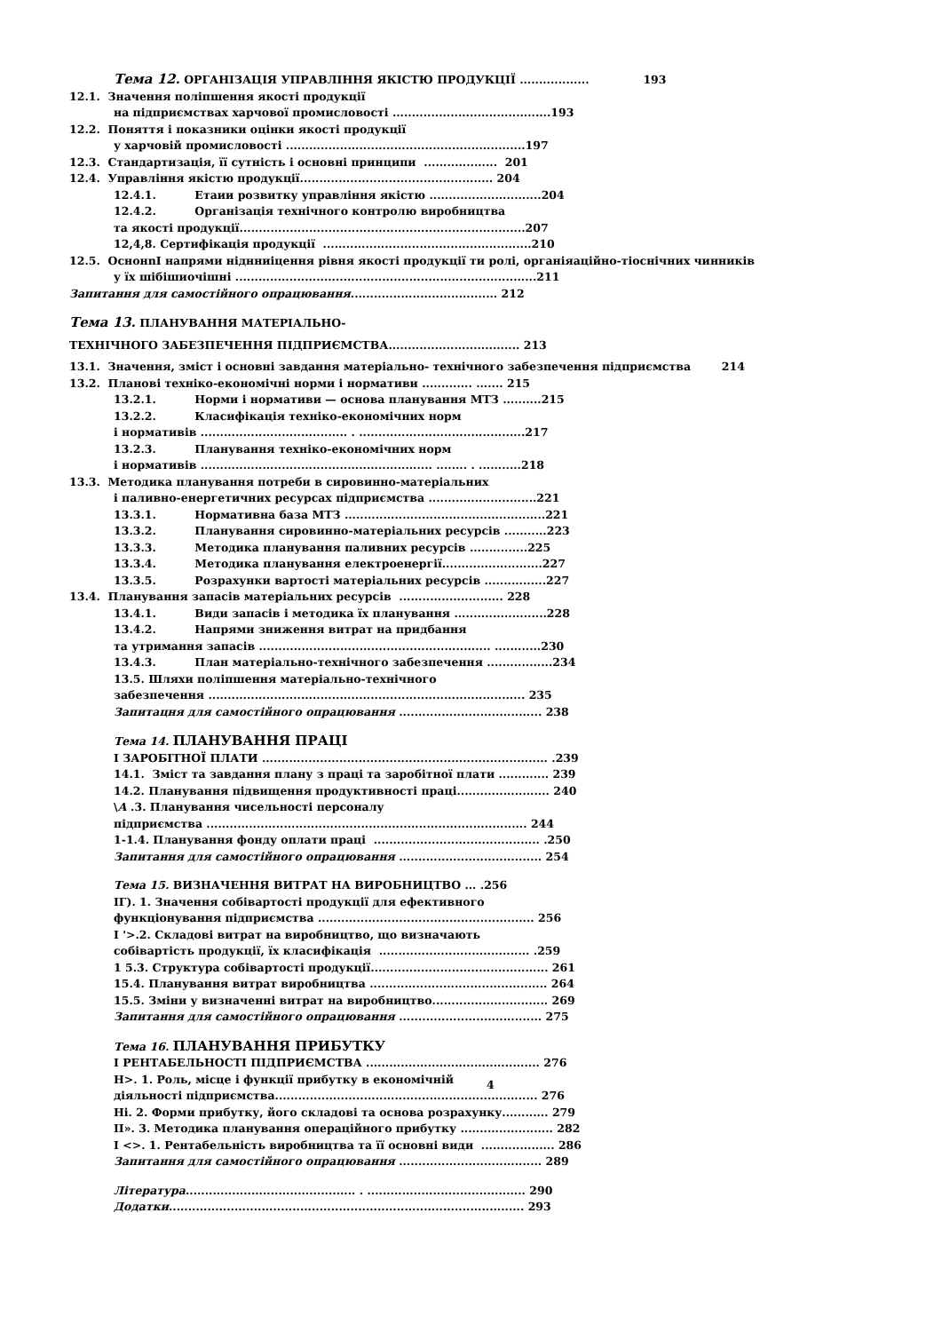Тема 12. ОРГАНІЗАЦІЯ УПРАВЛІННЯ ЯКІСТЮ ПРОДУКЦІЇ .................. 193
12.1. Значення поліпшення якості продукції
на підприємствах харчової промисловості .........................................193
12.2. Поняття і показники оцінки якості продукції
у харчовій промисловості ..............................................................197
12.3. Стандартизація, її сутність і основні принципи ................... 201
12.4. Управління якістю продукції.................................................. 204
12.4.1. Етаии розвитку управління якістю .............................204
12.4.2. Організація технічного контролю виробництва
та якості продукції..........................................................................207
12,4,8. Сертифікація продукції ......................................................210
12.5. ОснонnІ напрями ніднниіцення рівня якості продукції ти ролі, органіяаційно-тіоснічних чинників
у їх шібішиочішні ..............................................................................211
Запитання для самостійного опрацювання...................................... 212
Тема 13. ПЛАНУВАННЯ МАТЕРІАЛЬНО-
ТЕХНІЧНОГО ЗАБЕЗПЕЧЕННЯ ПІДПРИЄМСТВА.................................. 213
13.1. Значення, зміст і основні завдання матеріально- технічного забезпечення підприємства 214
13.2. Планові техніко-економічні норми і нормативи ............. ....... 215
13.2.1. Норми і нормативи — основа планування МТЗ ..........215
13.2.2. Класифікація техніко-економічних норм
і нормативів ...................................... . ...........................................217
13.2.3. Планування техніко-економічних норм
і нормативів ............................................................ ........ . ...........218
13.3. Методика планування потреби в сировинно-матеріальних
і паливно-енергетичних ресурсах підприємства ............................221
13.3.1. Нормативна база МТЗ ....................................................221
13.3.2. Планування сировинно-матеріальних ресурсів ...........223
13.3.3. Методика планування паливних ресурсів ...............225
13.3.4. Методика планування електроенергії..........................227
13.3.5. Розрахунки вартості матеріальних ресурсів ................227
13.4. Планування запасів матеріальних ресурсів ........................... 228
13.4.1. Види запасів і методика їх планування ........................228
13.4.2. Напрями зниження витрат на придбання
та утримання запасів ............................................................ ............230
13.4.3. План матеріально-технічного забезпечення .................234
13.5. Шляхи поліпшення матеріально-технічного
забезпечення .................................................................................. 235
Запитацня для самостійного опрацювання ..................................... 238
Тема 14. ПЛАНУВАННЯ ПРАЦІ
І ЗАРОБІТНОЇ ПЛАТИ .......................................................................... .239
14.1. Зміст та завдання плану з праці та заробітної плати ............. 239
14.2. Планування підвищення продуктивності праці........................ 240
\А .3. Планування чисельності персоналу
підприємства ................................................................................... 244
1-1.4. Планування фонду оплати праці ........................................... .250
Запитання для самостійного опрацювання ..................................... 254
Тема 15. ВИЗНАЧЕННЯ ВИТРАТ НА ВИРОБНИЦТВО ... .256
ІГ). 1. Значення собівартості продукції для ефективного
функціонування підприємства ........................................................ 256
І '>.2. Складові витрат на виробництво, що визначають
собівартість продукції, їх класифікація ....................................... .259
1 5.3. Структура собівартості продукції.............................................. 261
15.4. Планування витрат виробництва .............................................. 264
15.5. Зміни у визначенні витрат на виробництво.............................. 269
Запитання для самостійного опрацювання ..................................... 275
Тема 16. ПЛАНУВАННЯ ПРИБУТКУ
І РЕНТАБЕЛЬНОСТІ ПІДПРИЄМСТВА ............................................. 276
Н>. 1. Роль, місце і функції прибутку в економічній
діяльності підприємства.................................................................... 276
Ні. 2. Форми прибутку, його складові та основа розрахунку............ 279
ІІ». 3. Методика планування операційного прибутку ........................ 282
І <>. 1. Рентабельність виробництва та її основні види ................... 286
Запитання для самостійного опрацювання ..................................... 289
Література............................................ . ......................................... 290
Додатки............................................................................................ 293
4